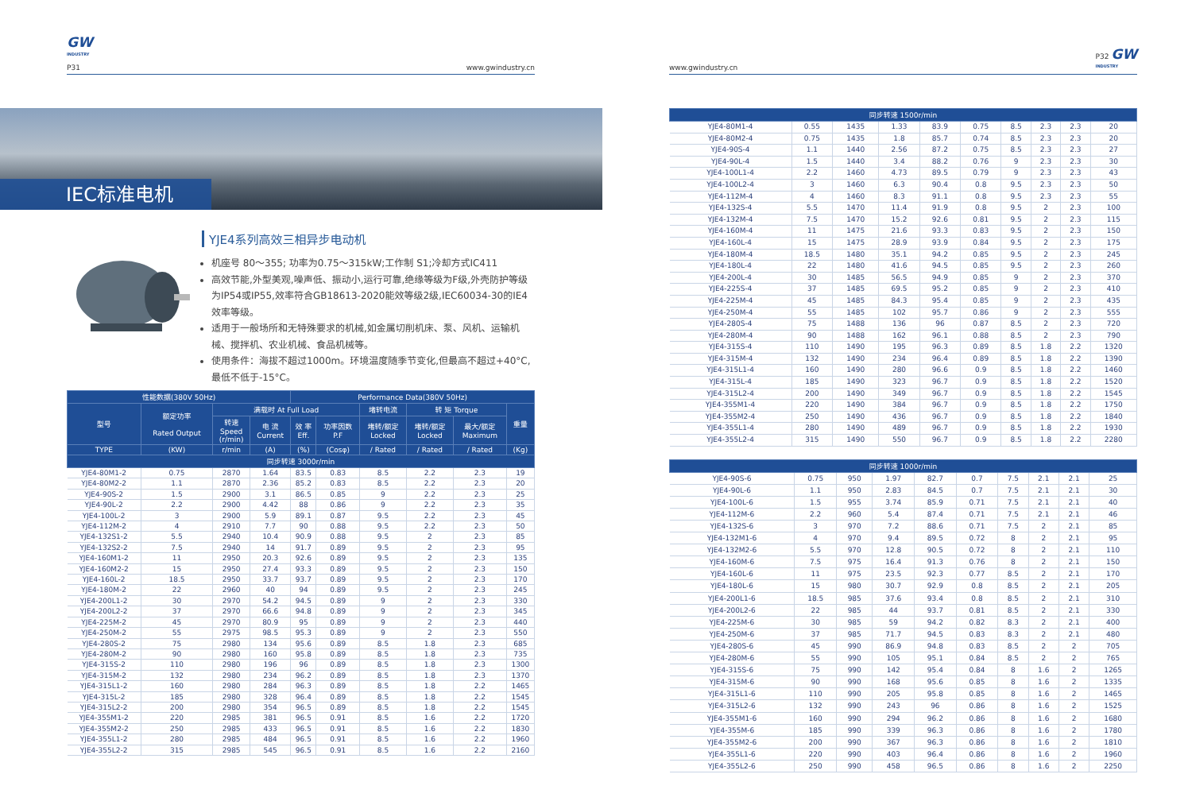GW
INDUSTRY
P31 www.gwindustry.cn
IEC标准电机
YJE4系列高效三相异步电动机
机座号 80～355; 功率为0.75～315kW;工作制 S1;冷却方式IC411
高效节能,外型美观,噪声低、振动小,运行可靠,绝缘等级为F级,外壳防护等级为IP54或IP55,效率符合GB18613-2020能效等级2级,IEC60034-30的IE4效率等级。
适用于一般场所和无特殊要求的机械,如金属切削机床、泵、风机、运输机械、搅拌机、农业机械、食品机械等。
使用条件：海拔不超过1000m。环境温度随季节变化,但最高不超过+40°C,最低不低于-15°C。
| 性能数据(380V 50Hz) | | | | Performance Data(380V 50Hz) | | | | | |
| --- | --- | --- | --- | --- | --- | --- | --- | --- | --- |
| 型号 | 额定功率 Rated Output | 满载时 At Full Load | | | | 堵转电流 | 转 矩 Torque | | 重量 |
| | | 转速 Speed (r/min) | 电 流 Current | 效 率 Eff. | 功率因数 P.F | 堵转/额定 Locked | 堵转/额定 Locked | 最大/额定 Maximum | |
| TYPE | (KW) | r/min | (A) | (%) | (Cosφ) | / Rated | / Rated | / Rated | (Kg) |
| 同步转速 3000r/min | | | | | | | | | |
| YJE4-80M1-2 | 0.75 | 2870 | 1.64 | 83.5 | 0.83 | 8.5 | 2.2 | 2.3 | 19 |
| YJE4-80M2-2 | 1.1 | 2870 | 2.36 | 85.2 | 0.83 | 8.5 | 2.2 | 2.3 | 20 |
| YJE4-90S-2 | 1.5 | 2900 | 3.1 | 86.5 | 0.85 | 9 | 2.2 | 2.3 | 25 |
| YJE4-90L-2 | 2.2 | 2900 | 4.42 | 88 | 0.86 | 9 | 2.2 | 2.3 | 35 |
| YJE4-100L-2 | 3 | 2900 | 5.9 | 89.1 | 0.87 | 9.5 | 2.2 | 2.3 | 45 |
| YJE4-112M-2 | 4 | 2910 | 7.7 | 90 | 0.88 | 9.5 | 2.2 | 2.3 | 50 |
| YJE4-132S1-2 | 5.5 | 2940 | 10.4 | 90.9 | 0.88 | 9.5 | 2 | 2.3 | 85 |
| YJE4-132S2-2 | 7.5 | 2940 | 14 | 91.7 | 0.89 | 9.5 | 2 | 2.3 | 95 |
| YJE4-160M1-2 | 11 | 2950 | 20.3 | 92.6 | 0.89 | 9.5 | 2 | 2.3 | 135 |
| YJE4-160M2-2 | 15 | 2950 | 27.4 | 93.3 | 0.89 | 9.5 | 2 | 2.3 | 150 |
| YJE4-160L-2 | 18.5 | 2950 | 33.7 | 93.7 | 0.89 | 9.5 | 2 | 2.3 | 170 |
| YJE4-180M-2 | 22 | 2960 | 40 | 94 | 0.89 | 9.5 | 2 | 2.3 | 245 |
| YJE4-200L1-2 | 30 | 2970 | 54.2 | 94.5 | 0.89 | 9 | 2 | 2.3 | 330 |
| YJE4-200L2-2 | 37 | 2970 | 66.6 | 94.8 | 0.89 | 9 | 2 | 2.3 | 345 |
| YJE4-225M-2 | 45 | 2970 | 80.9 | 95 | 0.89 | 9 | 2 | 2.3 | 440 |
| YJE4-250M-2 | 55 | 2975 | 98.5 | 95.3 | 0.89 | 9 | 2 | 2.3 | 550 |
| YJE4-280S-2 | 75 | 2980 | 134 | 95.6 | 0.89 | 8.5 | 1.8 | 2.3 | 685 |
| YJE4-280M-2 | 90 | 2980 | 160 | 95.8 | 0.89 | 8.5 | 1.8 | 2.3 | 735 |
| YJE4-315S-2 | 110 | 2980 | 196 | 96 | 0.89 | 8.5 | 1.8 | 2.3 | 1300 |
| YJE4-315M-2 | 132 | 2980 | 234 | 96.2 | 0.89 | 8.5 | 1.8 | 2.3 | 1370 |
| YJE4-315L1-2 | 160 | 2980 | 284 | 96.3 | 0.89 | 8.5 | 1.8 | 2.2 | 1465 |
| YJE4-315L-2 | 185 | 2980 | 328 | 96.4 | 0.89 | 8.5 | 1.8 | 2.2 | 1545 |
| YJE4-315L2-2 | 200 | 2980 | 354 | 96.5 | 0.89 | 8.5 | 1.8 | 2.2 | 1545 |
| YJE4-355M1-2 | 220 | 2985 | 381 | 96.5 | 0.91 | 8.5 | 1.6 | 2.2 | 1720 |
| YJE4-355M2-2 | 250 | 2985 | 433 | 96.5 | 0.91 | 8.5 | 1.6 | 2.2 | 1830 |
| YJE4-355L1-2 | 280 | 2985 | 484 | 96.5 | 0.91 | 8.5 | 1.6 | 2.2 | 1960 |
| YJE4-355L2-2 | 315 | 2985 | 545 | 96.5 | 0.91 | 8.5 | 1.6 | 2.2 | 2160 |
www.gwindustry.cn P32 GW
INDUSTRY
| 同步转速 1500r/min | | | | | | | | | |
| --- | --- | --- | --- | --- | --- | --- | --- | --- | --- |
| YJE4-80M1-4 | 0.55 | 1435 | 1.33 | 83.9 | 0.75 | 8.5 | 2.3 | 2.3 | 20 |
| YJE4-80M2-4 | 0.75 | 1435 | 1.8 | 85.7 | 0.74 | 8.5 | 2.3 | 2.3 | 20 |
| YJE4-90S-4 | 1.1 | 1440 | 2.56 | 87.2 | 0.75 | 8.5 | 2.3 | 2.3 | 27 |
| YJE4-90L-4 | 1.5 | 1440 | 3.4 | 88.2 | 0.76 | 9 | 2.3 | 2.3 | 30 |
| YJE4-100L1-4 | 2.2 | 1460 | 4.73 | 89.5 | 0.79 | 9 | 2.3 | 2.3 | 43 |
| YJE4-100L2-4 | 3 | 1460 | 6.3 | 90.4 | 0.8 | 9.5 | 2.3 | 2.3 | 50 |
| YJE4-112M-4 | 4 | 1460 | 8.3 | 91.1 | 0.8 | 9.5 | 2.3 | 2.3 | 55 |
| YJE4-132S-4 | 5.5 | 1470 | 11.4 | 91.9 | 0.8 | 9.5 | 2 | 2.3 | 100 |
| YJE4-132M-4 | 7.5 | 1470 | 15.2 | 92.6 | 0.81 | 9.5 | 2 | 2.3 | 115 |
| YJE4-160M-4 | 11 | 1475 | 21.6 | 93.3 | 0.83 | 9.5 | 2 | 2.3 | 150 |
| YJE4-160L-4 | 15 | 1475 | 28.9 | 93.9 | 0.84 | 9.5 | 2 | 2.3 | 175 |
| YJE4-180M-4 | 18.5 | 1480 | 35.1 | 94.2 | 0.85 | 9.5 | 2 | 2.3 | 245 |
| YJE4-180L-4 | 22 | 1480 | 41.6 | 94.5 | 0.85 | 9.5 | 2 | 2.3 | 260 |
| YJE4-200L-4 | 30 | 1485 | 56.5 | 94.9 | 0.85 | 9 | 2 | 2.3 | 370 |
| YJE4-225S-4 | 37 | 1485 | 69.5 | 95.2 | 0.85 | 9 | 2 | 2.3 | 410 |
| YJE4-225M-4 | 45 | 1485 | 84.3 | 95.4 | 0.85 | 9 | 2 | 2.3 | 435 |
| YJE4-250M-4 | 55 | 1485 | 102 | 95.7 | 0.86 | 9 | 2 | 2.3 | 555 |
| YJE4-280S-4 | 75 | 1488 | 136 | 96 | 0.87 | 8.5 | 2 | 2.3 | 720 |
| YJE4-280M-4 | 90 | 1488 | 162 | 96.1 | 0.88 | 8.5 | 2 | 2.3 | 790 |
| YJE4-315S-4 | 110 | 1490 | 195 | 96.3 | 0.89 | 8.5 | 1.8 | 2.2 | 1320 |
| YJE4-315M-4 | 132 | 1490 | 234 | 96.4 | 0.89 | 8.5 | 1.8 | 2.2 | 1390 |
| YJE4-315L1-4 | 160 | 1490 | 280 | 96.6 | 0.9 | 8.5 | 1.8 | 2.2 | 1460 |
| YJE4-315L-4 | 185 | 1490 | 323 | 96.7 | 0.9 | 8.5 | 1.8 | 2.2 | 1520 |
| YJE4-315L2-4 | 200 | 1490 | 349 | 96.7 | 0.9 | 8.5 | 1.8 | 2.2 | 1545 |
| YJE4-355M1-4 | 220 | 1490 | 384 | 96.7 | 0.9 | 8.5 | 1.8 | 2.2 | 1750 |
| YJE4-355M2-4 | 250 | 1490 | 436 | 96.7 | 0.9 | 8.5 | 1.8 | 2.2 | 1840 |
| YJE4-355L1-4 | 280 | 1490 | 489 | 96.7 | 0.9 | 8.5 | 1.8 | 2.2 | 1930 |
| YJE4-355L2-4 | 315 | 1490 | 550 | 96.7 | 0.9 | 8.5 | 1.8 | 2.2 | 2280 |
| 同步转速 1000r/min | | | | | | | | | |
| --- | --- | --- | --- | --- | --- | --- | --- | --- | --- |
| YJE4-90S-6 | 0.75 | 950 | 1.97 | 82.7 | 0.7 | 7.5 | 2.1 | 2.1 | 25 |
| YJE4-90L-6 | 1.1 | 950 | 2.83 | 84.5 | 0.7 | 7.5 | 2.1 | 2.1 | 30 |
| YJE4-100L-6 | 1.5 | 955 | 3.74 | 85.9 | 0.71 | 7.5 | 2.1 | 2.1 | 40 |
| YJE4-112M-6 | 2.2 | 960 | 5.4 | 87.4 | 0.71 | 7.5 | 2.1 | 2.1 | 46 |
| YJE4-132S-6 | 3 | 970 | 7.2 | 88.6 | 0.71 | 7.5 | 2 | 2.1 | 85 |
| YJE4-132M1-6 | 4 | 970 | 9.4 | 89.5 | 0.72 | 8 | 2 | 2.1 | 95 |
| YJE4-132M2-6 | 5.5 | 970 | 12.8 | 90.5 | 0.72 | 8 | 2 | 2.1 | 110 |
| YJE4-160M-6 | 7.5 | 975 | 16.4 | 91.3 | 0.76 | 8 | 2 | 2.1 | 150 |
| YJE4-160L-6 | 11 | 975 | 23.5 | 92.3 | 0.77 | 8.5 | 2 | 2.1 | 170 |
| YJE4-180L-6 | 15 | 980 | 30.7 | 92.9 | 0.8 | 8.5 | 2 | 2.1 | 205 |
| YJE4-200L1-6 | 18.5 | 985 | 37.6 | 93.4 | 0.8 | 8.5 | 2 | 2.1 | 310 |
| YJE4-200L2-6 | 22 | 985 | 44 | 93.7 | 0.81 | 8.5 | 2 | 2.1 | 330 |
| YJE4-225M-6 | 30 | 985 | 59 | 94.2 | 0.82 | 8.3 | 2 | 2.1 | 400 |
| YJE4-250M-6 | 37 | 985 | 71.7 | 94.5 | 0.83 | 8.3 | 2 | 2.1 | 480 |
| YJE4-280S-6 | 45 | 990 | 86.9 | 94.8 | 0.83 | 8.5 | 2 | 2 | 705 |
| YJE4-280M-6 | 55 | 990 | 105 | 95.1 | 0.84 | 8.5 | 2 | 2 | 765 |
| YJE4-315S-6 | 75 | 990 | 142 | 95.4 | 0.84 | 8 | 1.6 | 2 | 1265 |
| YJE4-315M-6 | 90 | 990 | 168 | 95.6 | 0.85 | 8 | 1.6 | 2 | 1335 |
| YJE4-315L1-6 | 110 | 990 | 205 | 95.8 | 0.85 | 8 | 1.6 | 2 | 1465 |
| YJE4-315L2-6 | 132 | 990 | 243 | 96 | 0.86 | 8 | 1.6 | 2 | 1525 |
| YJE4-355M1-6 | 160 | 990 | 294 | 96.2 | 0.86 | 8 | 1.6 | 2 | 1680 |
| YJE4-355M-6 | 185 | 990 | 339 | 96.3 | 0.86 | 8 | 1.6 | 2 | 1780 |
| YJE4-355M2-6 | 200 | 990 | 367 | 96.3 | 0.86 | 8 | 1.6 | 2 | 1810 |
| YJE4-355L1-6 | 220 | 990 | 403 | 96.4 | 0.86 | 8 | 1.6 | 2 | 1960 |
| YJE4-355L2-6 | 250 | 990 | 458 | 96.5 | 0.86 | 8 | 1.6 | 2 | 2250 |